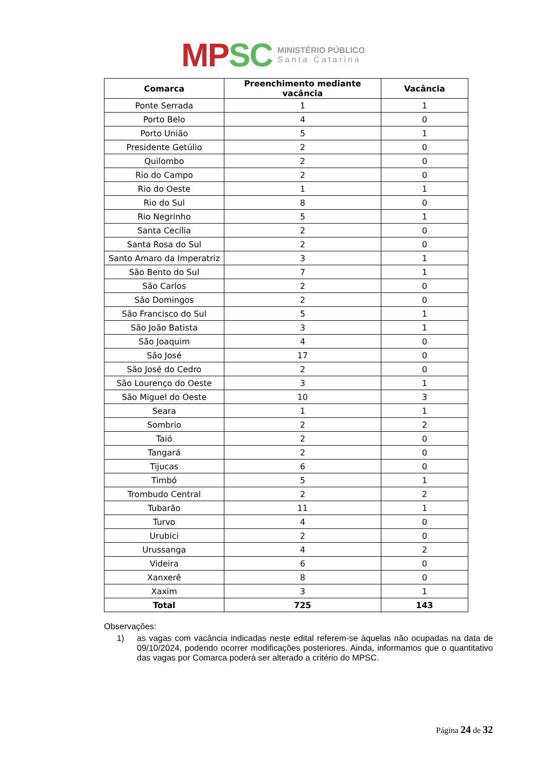MP SC
MINISTÉRIO PÚBLICO
Santa Catarina
| Comarca | Preenchimento mediante vacância | Vacância |
| --- | --- | --- |
| Ponte Serrada | 1 | 1 |
| Porto Belo | 4 | 0 |
| Porto União | 5 | 1 |
| Presidente Getúlio | 2 | 0 |
| Quilombo | 2 | 0 |
| Rio do Campo | 2 | 0 |
| Rio do Oeste | 1 | 1 |
| Rio do Sul | 8 | 0 |
| Rio Negrinho | 5 | 1 |
| Santa Cecília | 2 | 0 |
| Santa Rosa do Sul | 2 | 0 |
| Santo Amaro da Imperatriz | 3 | 1 |
| São Bento do Sul | 7 | 1 |
| São Carlos | 2 | 0 |
| São Domingos | 2 | 0 |
| São Francisco do Sul | 5 | 1 |
| São João Batista | 3 | 1 |
| São Joaquim | 4 | 0 |
| São José | 17 | 0 |
| São José do Cedro | 2 | 0 |
| São Lourenço do Oeste | 3 | 1 |
| São Miguel do Oeste | 10 | 3 |
| Seara | 1 | 1 |
| Sombrio | 2 | 2 |
| Taió | 2 | 0 |
| Tangará | 2 | 0 |
| Tijucas | 6 | 0 |
| Timbó | 5 | 1 |
| Trombudo Central | 2 | 2 |
| Tubarão | 11 | 1 |
| Turvo | 4 | 0 |
| Urubici | 2 | 0 |
| Urussanga | 4 | 2 |
| Videira | 6 | 0 |
| Xanxerê | 8 | 0 |
| Xaxim | 3 | 1 |
| Total | 725 | 143 |
Observações:
1) as vagas com vacância indicadas neste edital referem-se àquelas não ocupadas na data de 09/10/2024, podendo ocorrer modificações posteriores. Ainda, informamos que o quantitativo das vagas por Comarca poderá ser alterado a critério do MPSC.
Página 24 de 32